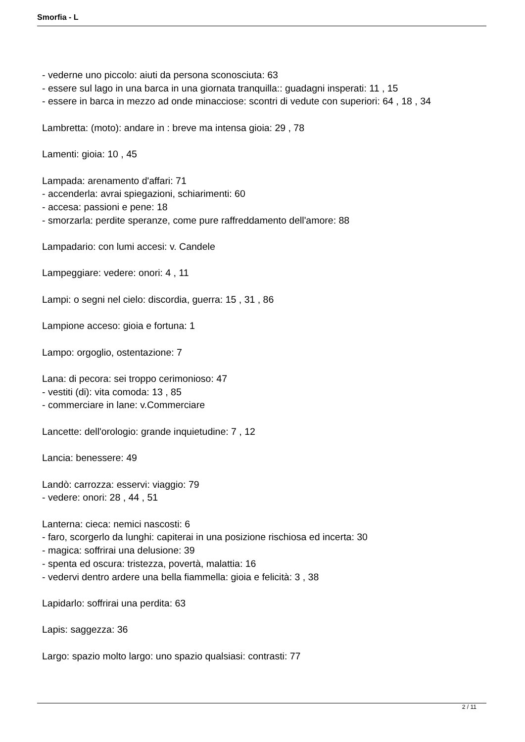Smorfia - L
- vederne uno piccolo: aiuti da persona sconosciuta: 63
- essere sul lago in una barca in una giornata tranquilla:: guadagni insperati: 11 , 15
- essere in barca in mezzo ad onde minacciose: scontri di vedute con superiori: 64 , 18 , 34
Lambretta: (moto): andare in : breve ma intensa gioia: 29 , 78
Lamenti: gioia: 10 , 45
Lampada: arenamento d'affari: 71
- accenderla: avrai spiegazioni, schiarimenti: 60
- accesa: passioni e pene: 18
- smorzarla: perdite speranze, come pure raffreddamento dell'amore: 88
Lampadario: con lumi accesi: v. Candele
Lampeggiare: vedere: onori: 4 , 11
Lampi: o segni nel cielo: discordia, guerra: 15 , 31 , 86
Lampione acceso: gioia e fortuna: 1
Lampo: orgoglio, ostentazione: 7
Lana: di pecora: sei troppo cerimonioso: 47
- vestiti (di): vita comoda: 13 , 85
- commerciare in lane: v.Commerciare
Lancette: dell'orologio: grande inquietudine: 7 , 12
Lancia: benessere: 49
Landò: carrozza: esservi: viaggio: 79
- vedere: onori: 28 , 44 , 51
Lanterna: cieca: nemici nascosti: 6
- faro, scorgerlo da lunghi: capiterai in una posizione rischiosa ed incerta: 30
- magica: soffrirai una delusione: 39
- spenta ed oscura: tristezza, povertà, malattia: 16
- vedervi dentro ardere una bella fiammella: gioia e felicità: 3 , 38
Lapidarlo: soffrirai una perdita: 63
Lapis: saggezza: 36
Largo: spazio molto largo: uno spazio qualsiasi: contrasti: 77
2 / 11